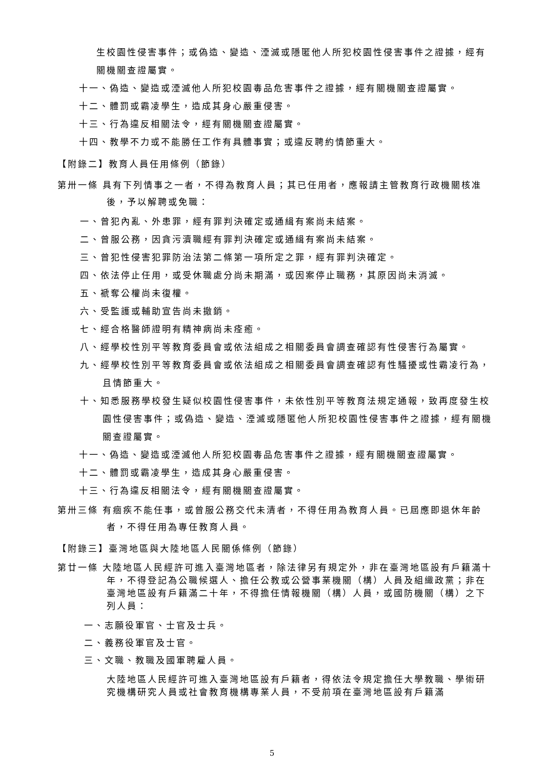生校園性侵害事件；或偽造、變造、湮滅或隱匿他人所犯校園性侵害事件之證據，經有關機關查證屬實。
十一、偽造、變造或湮滅他人所犯校園毒品危害事件之證據，經有關機關查證屬實。
十二、體罰或霸凌學生，造成其身心嚴重侵害。
十三、行為違反相關法令，經有關機關查證屬實。
十四、教學不力或不能勝任工作有具體事實；或違反聘約情節重大。
【附錄二】教育人員任用條例（節錄）
第卅一條 具有下列情事之一者，不得為教育人員；其已任用者，應報請主管教育行政機關核准後，予以解聘或免職：
一、曾犯內亂、外患罪，經有罪判決確定或通緝有案尚未結案。
二、曾服公務，因貪污瀆職經有罪判決確定或通緝有案尚未結案。
三、曾犯性侵害犯罪防治法第二條第一項所定之罪，經有罪判決確定。
四、依法停止任用，或受休職處分尚未期滿，或因案停止職務，其原因尚未消滅。
五、褫奪公權尚未復權。
六、受監護或輔助宣告尚未撤銷。
七、經合格醫師證明有精神病尚未痊癒。
八、經學校性別平等教育委員會或依法組成之相關委員會調查確認有性侵害行為屬實。
九、經學校性別平等教育委員會或依法組成之相關委員會調查確認有性騷擾或性霸凌行為，且情節重大。
十、知悉服務學校發生疑似校園性侵害事件，未依性別平等教育法規定通報，致再度發生校園性侵害事件；或偽造、變造、湮滅或隱匿他人所犯校園性侵害事件之證據，經有關機關查證屬實。
十一、偽造、變造或湮滅他人所犯校園毒品危害事件之證據，經有關機關查證屬實。
十二、體罰或霸凌學生，造成其身心嚴重侵害。
十三、行為違反相關法令，經有關機關查證屬實。
第卅三條 有痼疾不能任事，或曾服公務交代未清者，不得任用為教育人員。已屆應即退休年齡者，不得任用為專任教育人員。
【附錄三】臺灣地區與大陸地區人民關係條例（節錄）
第廿一條 大陸地區人民經許可進入臺灣地區者，除法律另有規定外，非在臺灣地區設有戶籍滿十年，不得登記為公職候選人、擔任公教或公營事業機關（構）人員及組織政黨；非在臺灣地區設有戶籍滿二十年，不得擔任情報機關（構）人員，或國防機關（構）之下列人員：
一、志願役軍官、士官及士兵。
二、義務役軍官及士官。
三、文職、教職及國軍聘雇人員。
大陸地區人民經許可進入臺灣地區設有戶籍者，得依法令規定擔任大學教職、學術研究機構研究人員或社會教育機構專業人員，不受前項在臺灣地區設有戶籍滿
5